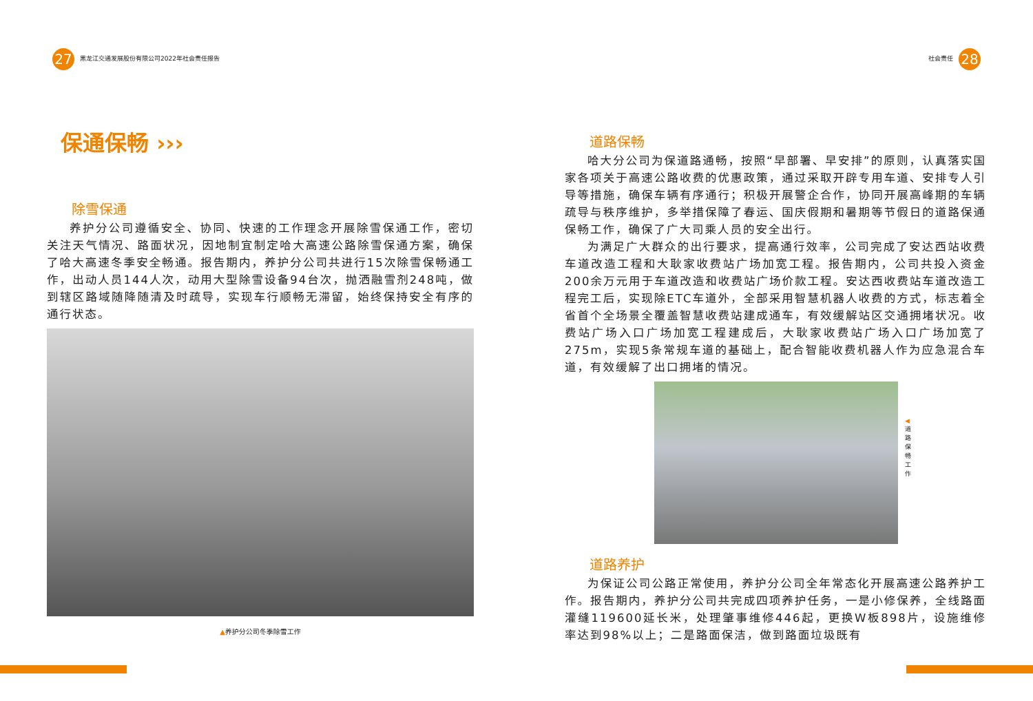27 黑龙江交通发展股份有限公司2022年社会责任报告
社会责任 28
保通保畅 ›››
除雪保通
养护分公司遵循安全、协同、快速的工作理念开展除雪保通工作，密切关注天气情况、路面状况，因地制宜制定哈大高速公路除雪保通方案，确保了哈大高速冬季安全畅通。报告期内，养护分公司共进行15次除雪保畅通工作，出动人员144人次，动用大型除雪设备94台次，抛洒融雪剂248吨，做到辖区路域随降随清及时疏导，实现车行顺畅无滞留，始终保持安全有序的通行状态。
▲养护分公司冬季除雪工作
道路保畅
哈大分公司为保道路通畅，按照“早部署、早安排”的原则，认真落实国家各项关于高速公路收费的优惠政策，通过采取开辟专用车道、安排专人引导等措施，确保车辆有序通行；积极开展警企合作，协同开展高峰期的车辆疏导与秩序维护，多举措保障了春运、国庆假期和暑期等节假日的道路保通保畅工作，确保了广大司乘人员的安全出行。
为满足广大群众的出行要求，提高通行效率，公司完成了安达西站收费车道改造工程和大耿家收费站广场加宽工程。报告期内，公司共投入资金200余万元用于车道改造和收费站广场价款工程。安达西收费站车道改造工程完工后，实现除ETC车道外，全部采用智慧机器人收费的方式，标志着全省首个全场景全覆盖智慧收费站建成通车，有效缓解站区交通拥堵状况。收费站广场入口广场加宽工程建成后，大耿家收费站广场入口广场加宽了275m，实现5条常规车道的基础上，配合智能收费机器人作为应急混合车道，有效缓解了出口拥堵的情况。
◀道路保畅工作
道路养护
为保证公司公路正常使用，养护分公司全年常态化开展高速公路养护工作。报告期内，养护分公司共完成四项养护任务，一是小修保养，全线路面灌缝119600延长米，处理肇事维修446起，更换W板898片，设施维修率达到98%以上；二是路面保洁，做到路面垃圾既有